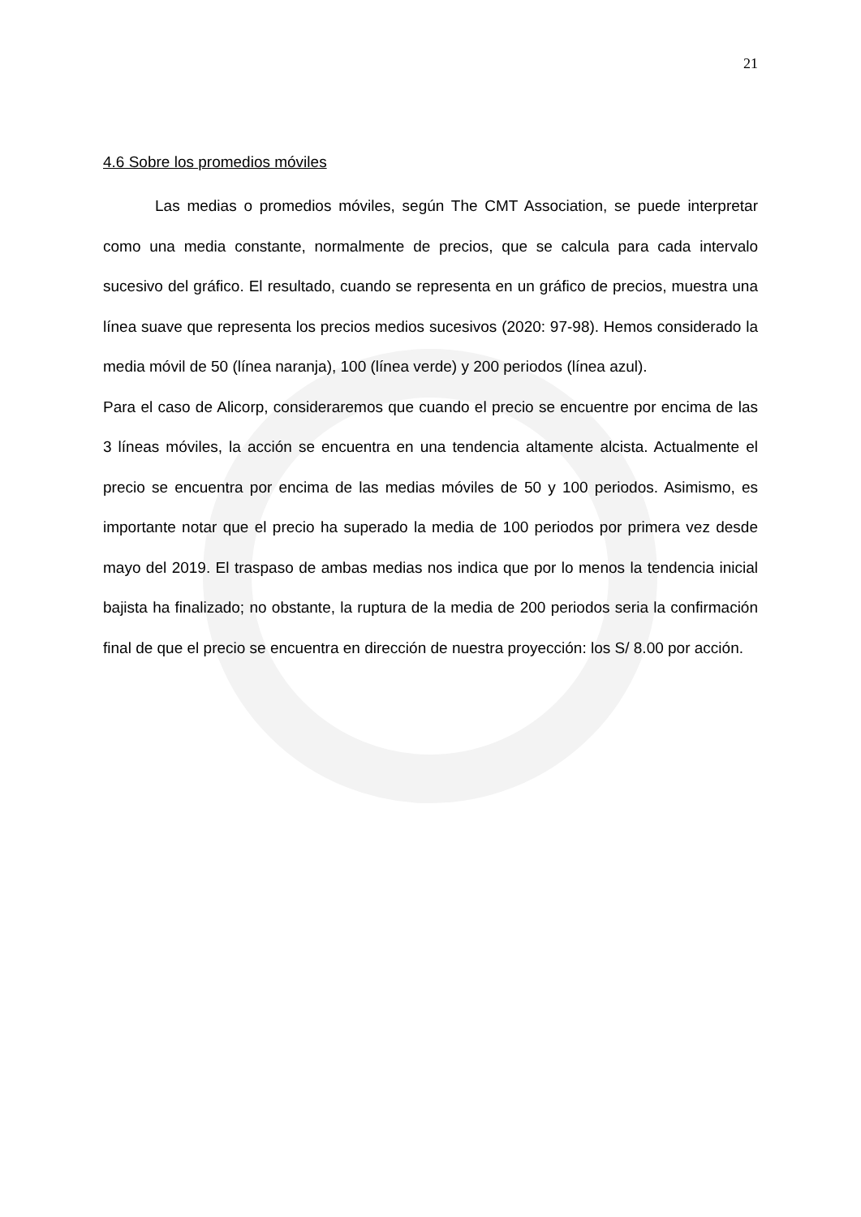21
4.6 Sobre los promedios móviles
Las medias o promedios móviles, según The CMT Association, se puede interpretar como una media constante, normalmente de precios, que se calcula para cada intervalo sucesivo del gráfico. El resultado, cuando se representa en un gráfico de precios, muestra una línea suave que representa los precios medios sucesivos (2020: 97-98). Hemos considerado la media móvil de 50 (línea naranja), 100 (línea verde) y 200 periodos (línea azul).
Para el caso de Alicorp, consideraremos que cuando el precio se encuentre por encima de las 3 líneas móviles, la acción se encuentra en una tendencia altamente alcista. Actualmente el precio se encuentra por encima de las medias móviles de 50 y 100 periodos. Asimismo, es importante notar que el precio ha superado la media de 100 periodos por primera vez desde mayo del 2019. El traspaso de ambas medias nos indica que por lo menos la tendencia inicial bajista ha finalizado; no obstante, la ruptura de la media de 200 periodos seria la confirmación final de que el precio se encuentra en dirección de nuestra proyección: los S/ 8.00 por acción.